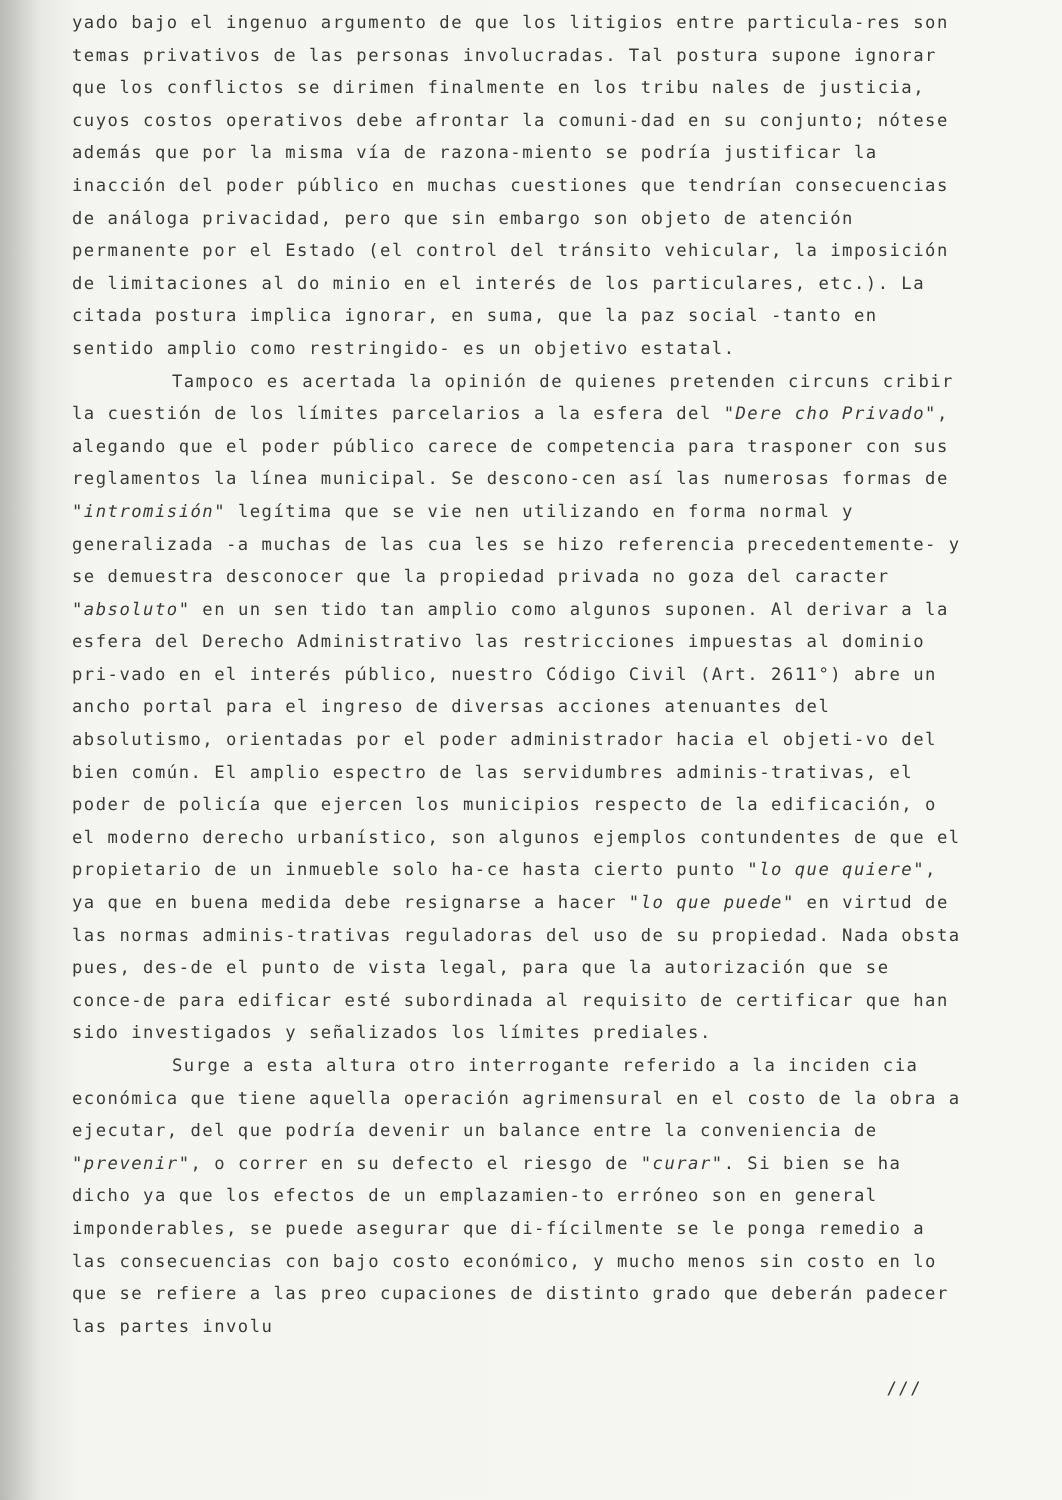yado bajo el ingenuo argumento de que los litigios entre particula-res son temas privativos de las personas involucradas. Tal postura supone ignorar que los conflictos se dirimen finalmente en los tribu nales de justicia, cuyos costos operativos debe afrontar la comuni-dad en su conjunto; nótese además que por la misma vía de razona-miento se podría justificar la inacción del poder público en muchas cuestiones que tendrían consecuencias de análoga privacidad, pero que sin embargo son objeto de atención permanente por el Estado (el control del tránsito vehicular, la imposición de limitaciones al do minio en el interés de los particulares, etc.). La citada postura implica ignorar, en suma, que la paz social -tanto en sentido amplio como restringido- es un objetivo estatal.
Tampoco es acertada la opinión de quienes pretenden circuns cribir la cuestión de los límites parcelarios a la esfera del "Dere cho Privado", alegando que el poder público carece de competencia para trasponer con sus reglamentos la línea municipal. Se descono-cen así las numerosas formas de "intromisión" legítima que se vie nen utilizando en forma normal y generalizada -a muchas de las cua les se hizo referencia precedentemente- y se demuestra desconocer que la propiedad privada no goza del caracter "absoluto" en un sen tido tan amplio como algunos suponen. Al derivar a la esfera del Derecho Administrativo las restricciones impuestas al dominio pri-vado en el interés público, nuestro Código Civil (Art. 2611°) abre un ancho portal para el ingreso de diversas acciones atenuantes del absolutismo, orientadas por el poder administrador hacia el objeti-vo del bien común. El amplio espectro de las servidumbres adminis-trativas, el poder de policía que ejercen los municipios respecto de la edificación, o el moderno derecho urbanístico, son algunos ejemplos contundentes de que el propietario de un inmueble solo ha-ce hasta cierto punto "lo que quiere", ya que en buena medida debe resignarse a hacer "lo que puede" en virtud de las normas adminis-trativas reguladoras del uso de su propiedad. Nada obsta pues, des-de el punto de vista legal, para que la autorización que se conce-de para edificar esté subordinada al requisito de certificar que han sido investigados y señalizados los límites prediales.
Surge a esta altura otro interrogante referido a la inciden cia económica que tiene aquella operación agrimensural en el costo de la obra a ejecutar, del que podría devenir un balance entre la conveniencia de "prevenir", o correr en su defecto el riesgo de "curar". Si bien se ha dicho ya que los efectos de un emplazamien-to erróneo son en general imponderables, se puede asegurar que di-fícilmente se le ponga remedio a las consecuencias con bajo costo económico, y mucho menos sin costo en lo que se refiere a las preo cupaciones de distinto grado que deberán padecer las partes involu
///